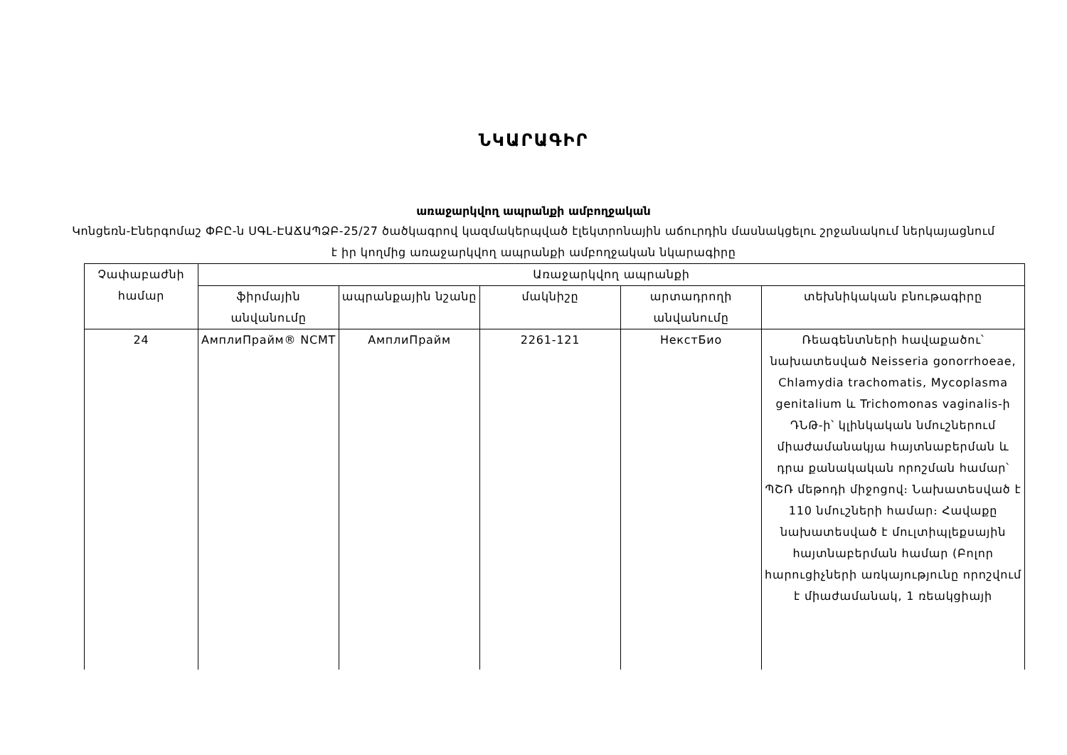ՆԿԱՐԱԳԻՐ
առաջարկվող ապրանքի ամբողջական
Կոնցեռն-Էներգոմաշ ՓԲԸ-ն ՍԳԼ-ԷԱՃԱՊՁԲ-25/27 ծածկագրով կազմակերպված էլեկտրոնային աճուրդին մասնակցելու շրջանակում ներկայացնում է իր կողմից առաջարկվող ապրանքի ամբողջական նկարագիրը
| Չափաբաժնի համար | Առաջարկվող ապրանքի | | | | |
| --- | --- | --- | --- | --- | --- |
| | ֆիրմային անվանումը | ապրանքային նշանը | մակնիշը | արտադրողի անվանումը | տեխնիկական բնութագիրը |
| 24 | АмплиПрайм® NCMT | АмплиПрайм | 2261-121 | НекстБио | Ռեագենտների հավաքածու՝ նախատեսված Neisseria gonorrhoeae, Chlamydia trachomatis, Mycoplasma genitalium և Trichomonas vaginalis-ի ԴՆԹ-ի՝ կլինկական նմուշներում միաժամանակյա հայտնաբերման և դրա քանակական որոշման համար՝ ՊՇՌ մեթոդի միջոցով։ Նախատեսված է 110 նմուշների համար։ Հավաքը նախատեսված է մուլտիպլեքսային հայտնաբերման համար (Բոլոր հարուցիչների առկայությունը որոշվում է միաժամանակ, 1 ռեակցիայի |